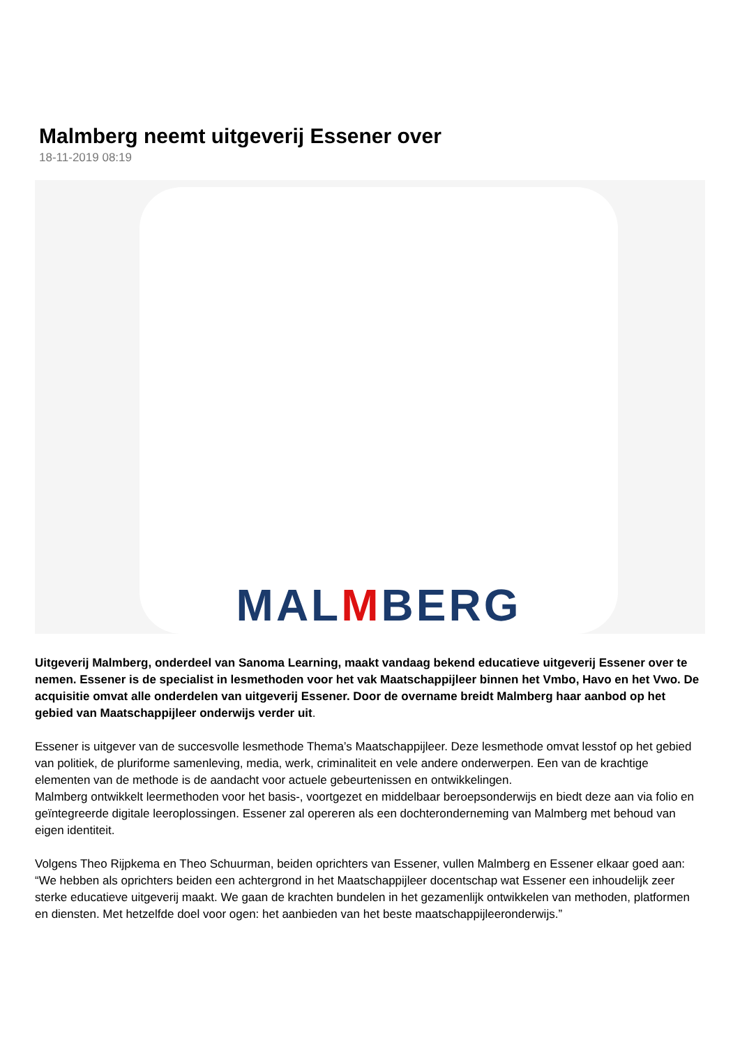Malmberg neemt uitgeverij Essener over
18-11-2019 08:19
MALMBERG
Uitgeverij Malmberg, onderdeel van Sanoma Learning, maakt vandaag bekend educatieve uitgeverij Essener over te nemen. Essener is de specialist in lesmethoden voor het vak Maatschappijleer binnen het Vmbo, Havo en het Vwo. De acquisitie omvat alle onderdelen van uitgeverij Essener. Door de overname breidt Malmberg haar aanbod op het gebied van Maatschappijleer onderwijs verder uit.
Essener is uitgever van de succesvolle lesmethode Thema’s Maatschappijleer. Deze lesmethode omvat lesstof op het gebied van politiek, de pluriforme samenleving, media, werk, criminaliteit en vele andere onderwerpen. Een van de krachtige elementen van de methode is de aandacht voor actuele gebeurtenissen en ontwikkelingen.
Malmberg ontwikkelt leermethoden voor het basis-, voortgezet en middelbaar beroepsonderwijs en biedt deze aan via folio en geïntegreerde digitale leeroplossingen. Essener zal opereren als een dochteronderneming van Malmberg met behoud van eigen identiteit.
Volgens Theo Rijpkema en Theo Schuurman, beiden oprichters van Essener, vullen Malmberg en Essener elkaar goed aan: “We hebben als oprichters beiden een achtergrond in het Maatschappijleer docentschap wat Essener een inhoudelijk zeer sterke educatieve uitgeverij maakt. We gaan de krachten bundelen in het gezamenlijk ontwikkelen van methoden, platformen en diensten. Met hetzelfde doel voor ogen: het aanbieden van het beste maatschappijleeronderwijs.”